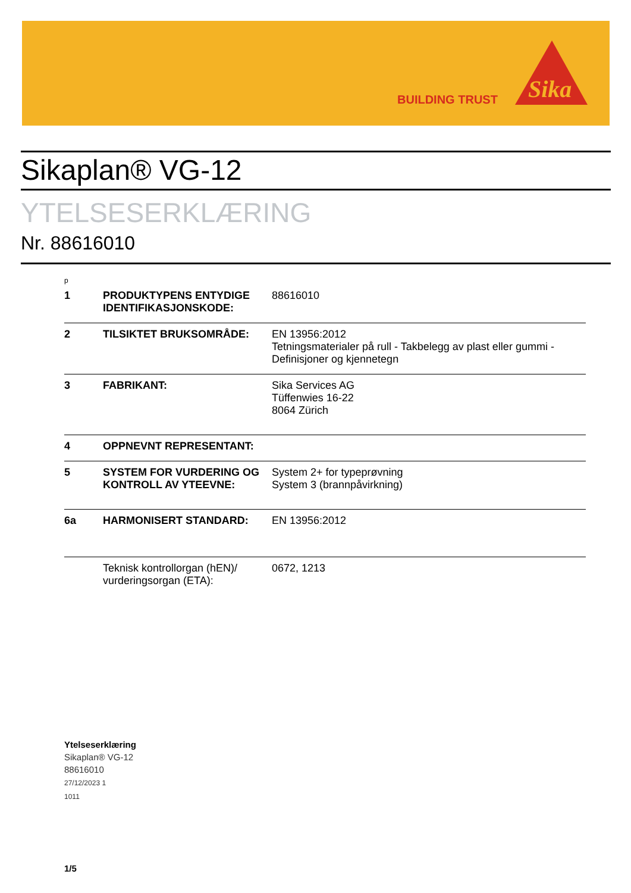BUILDING TRUST
Sika
Sikaplan® VG-12
YTELSESERKLÆRING
Nr. 88616010
p
| 1 | PRODUKTYPENS ENTYDIGE IDENTIFIKASJONSKODE: | 88616010 |
| 2 | TILSIKTET BRUKSOMRÅDE: | EN 13956:2012 Tetningsmaterialer på rull - Takbelegg av plast eller gummi - Definisjoner og kjennetegn |
| 3 | FABRIKANT: | Sika Services AG Tüffenwies 16-22 8064 Zürich |
| 4 | OPPNEVNT REPRESENTANT: | |
| 5 | SYSTEM FOR VURDERING OG KONTROLL AV YTEEVNE: | System 2+ for typeprøvning System 3 (brannpåvirkning) |
| 6a | HARMONISERT STANDARD: | EN 13956:2012 |
| | Teknisk kontrollorgan (hEN)/ vurderingsorgan (ETA): | 0672, 1213 |
Ytelseserklæring
Sikaplan® VG-12
88616010
27/12/2023 1
1011
1/5